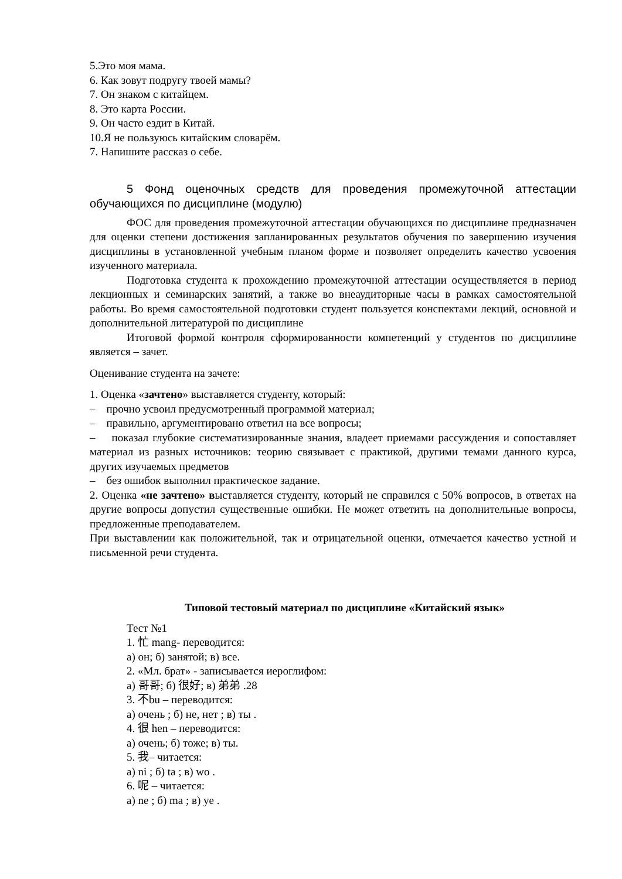5.Это моя мама.
6. Как зовут подругу твоей мамы?
7. Он знаком с китайцем.
8. Это карта России.
9. Он часто ездит в Китай.
10.Я не пользуюсь китайским словарём.
7. Напишите рассказ о себе.
5 Фонд оценочных средств для проведения промежуточной аттестации обучающихся по дисциплине (модулю)
ФОС для проведения промежуточной аттестации обучающихся по дисциплине предназначен для оценки степени достижения запланированных результатов обучения по завершению изучения дисциплины в установленной учебным планом форме и позволяет определить качество усвоения изученного материала.
Подготовка студента к прохождению промежуточной аттестации осуществляется в период лекционных и семинарских занятий, а также во внеаудиторные часы в рамках самостоятельной работы. Во время самостоятельной подготовки студент пользуется конспектами лекций, основной и дополнительной литературой по дисциплине
Итоговой формой контроля сформированности компетенций у студентов по дисциплине является – зачет.
Оценивание студента на зачете:
1. Оценка «зачтено» выставляется студенту, который:
– прочно усвоил предусмотренный программой материал;
– правильно, аргументировано ответил на все вопросы;
– показал глубокие систематизированные знания, владеет приемами рассуждения и сопоставляет материал из разных источников: теорию связывает с практикой, другими темами данного курса, других изучаемых предметов
– без ошибок выполнил практическое задание.
2. Оценка «не зачтено» выставляется студенту, который не справился с 50% вопросов, в ответах на другие вопросы допустил существенные ошибки. Не может ответить на дополнительные вопросы, предложенные преподавателем.
При выставлении как положительной, так и отрицательной оценки, отмечается качество устной и письменной речи студента.
Типовой тестовый материал по дисциплине «Китайский язык»
Тест №1
1. 忙 mang- переводится:
а) он; б) занятой; в) все.
2. «Мл. брат» - записывается иероглифом:
а) 哥哥; б) 很好; в) 弟弟 .28
3. 不bu – переводится:
а) очень ; б) не, нет ; в) ты .
4. 很 hen – переводится:
а) очень; б) тоже; в) ты.
5. 我– читается:
а) ni ; б) ta ; в) wo .
6. 呢 – читается:
а) ne ; б) ma ; в) ye .